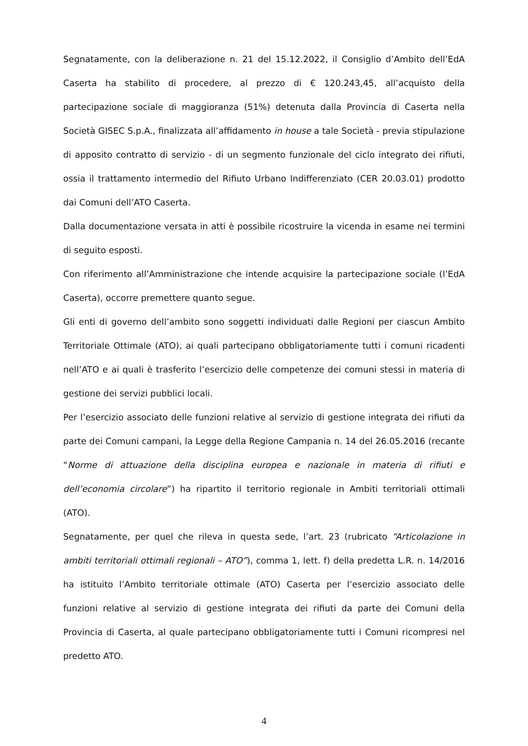Segnatamente, con la deliberazione n. 21 del 15.12.2022, il Consiglio d’Ambito dell’EdA Caserta ha stabilito di procedere, al prezzo di € 120.243,45, all’acquisto della partecipazione sociale di maggioranza (51%) detenuta dalla Provincia di Caserta nella Società GISEC S.p.A., finalizzata all’affidamento in house a tale Società - previa stipulazione di apposito contratto di servizio - di un segmento funzionale del ciclo integrato dei rifiuti, ossia il trattamento intermedio del Rifiuto Urbano Indifferenziato (CER 20.03.01) prodotto dai Comuni dell’ATO Caserta.
Dalla documentazione versata in atti è possibile ricostruire la vicenda in esame nei termini di seguito esposti.
Con riferimento all’Amministrazione che intende acquisire la partecipazione sociale (l’EdA Caserta), occorre premettere quanto segue.
Gli enti di governo dell’ambito sono soggetti individuati dalle Regioni per ciascun Ambito Territoriale Ottimale (ATO), ai quali partecipano obbligatoriamente tutti i comuni ricadenti nell’ATO e ai quali è trasferito l’esercizio delle competenze dei comuni stessi in materia di gestione dei servizi pubblici locali.
Per l’esercizio associato delle funzioni relative al servizio di gestione integrata dei rifiuti da parte dei Comuni campani, la Legge della Regione Campania n. 14 del 26.05.2016 (recante “Norme di attuazione della disciplina europea e nazionale in materia di rifiuti e dell’economia circolare”) ha ripartito il territorio regionale in Ambiti territoriali ottimali (ATO).
Segnatamente, per quel che rileva in questa sede, l’art. 23 (rubricato “Articolazione in ambiti territoriali ottimali regionali – ATO”), comma 1, lett. f) della predetta L.R. n. 14/2016 ha istituito l’Ambito territoriale ottimale (ATO) Caserta per l’esercizio associato delle funzioni relative al servizio di gestione integrata dei rifiuti da parte dei Comuni della Provincia di Caserta, al quale partecipano obbligatoriamente tutti i Comuni ricompresi nel predetto ATO.
4